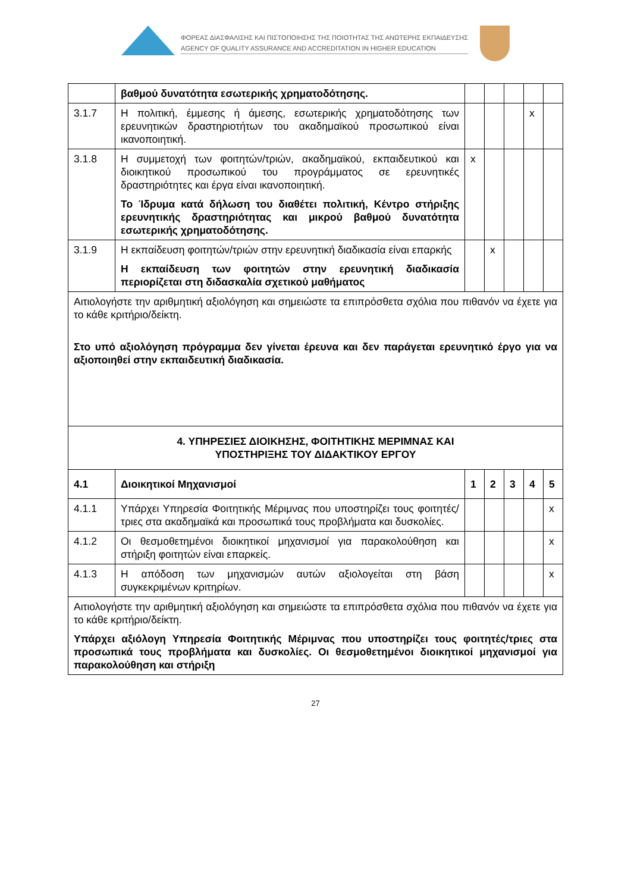ΦΟΡΕΑΣ ΔΙΑΣΦΑΛΙΣΗΣ ΚΑΙ ΠΙΣΤΟΠΟΙΗΣΗΣ ΤΗΣ ΠΟΙΟΤΗΤΑΣ ΤΗΣ ΑΝΩΤΕΡΗΣ ΕΚΠΑΙΔΕΥΣΗΣ
AGENCY OF QUALITY ASSURANCE AND ACCREDITATION IN HIGHER EDUCATION
| | βαθμού δυνατότητα εσωτερικής χρηματοδότησης. | | | | | |
| 3.1.7 | Η πολιτική, έμμεσης ή άμεσης, εσωτερικής χρηματοδότησης των ερευνητικών δραστηριοτήτων του ακαδημαϊκού προσωπικού είναι ικανοποιητική. | | | | x | |
| 3.1.8 | Η συμμετοχή των φοιτητών/τριών, ακαδημαϊκού, εκπαιδευτικού και διοικητικού προσωπικού του προγράμματος σε ερευνητικές δραστηριότητες και έργα είναι ικανοποιητική. Το Ίδρυμα κατά δήλωση του διαθέτει πολιτική, Κέντρο στήριξης ερευνητικής δραστηριότητας και μικρού βαθμού δυνατότητα εσωτερικής χρηματοδότησης. | x | | | | |
| 3.1.9 | Η εκπαίδευση φοιτητών/τριών στην ερευνητική διαδικασία είναι επαρκής Η εκπαίδευση των φοιτητών στην ερευνητική διαδικασία περιορίζεται στη διδασκαλία σχετικού μαθήματος | | x | | | |
| Αιτιολογήστε την αριθμητική αξιολόγηση και σημειώστε τα επιπρόσθετα σχόλια που πιθανόν να έχετε για το κάθε κριτήριο/δείκτη. Στο υπό αξιολόγηση πρόγραμμα δεν γίνεται έρευνα και δεν παράγεται ερευνητικό έργο για να αξιοποιηθεί στην εκπαιδευτική διαδικασία. | | | | | | |
| 4. ΥΠΗΡΕΣΙΕΣ ΔΙΟΙΚΗΣΗΣ, ΦΟΙΤΗΤΙΚΗΣ ΜΕΡΙΜΝΑΣ ΚΑΙ ΥΠΟΣΤΗΡΙΞΗΣ ΤΟΥ ΔΙΔΑΚΤΙΚΟΥ ΕΡΓΟΥ | | | | | | |
| 4.1 | Διοικητικοί Μηχανισμοί | 1 | 2 | 3 | 4 | 5 |
| 4.1.1 | Υπάρχει Υπηρεσία Φοιτητικής Μέριμνας που υποστηρίζει τους φοιτητές/τριες στα ακαδημαϊκά και προσωπικά τους προβλήματα και δυσκολίες. | | | | | x |
| 4.1.2 | Οι θεσμοθετημένοι διοικητικοί μηχανισμοί για παρακολούθηση και στήριξη φοιτητών είναι επαρκείς. | | | | | x |
| 4.1.3 | Η απόδοση των μηχανισμών αυτών αξιολογείται στη βάση συγκεκριμένων κριτηρίων. | | | | | x |
| Αιτιολογήστε την αριθμητική αξιολόγηση και σημειώστε τα επιπρόσθετα σχόλια που πιθανόν να έχετε για το κάθε κριτήριο/δείκτη. Υπάρχει αξιόλογη Υπηρεσία Φοιτητικής Μέριμνας που υποστηρίζει τους φοιτητές/τριες στα προσωπικά τους προβλήματα και δυσκολίες. Οι θεσμοθετημένοι διοικητικοί μηχανισμοί για παρακολούθηση και στήριξη | | | | | | |
27